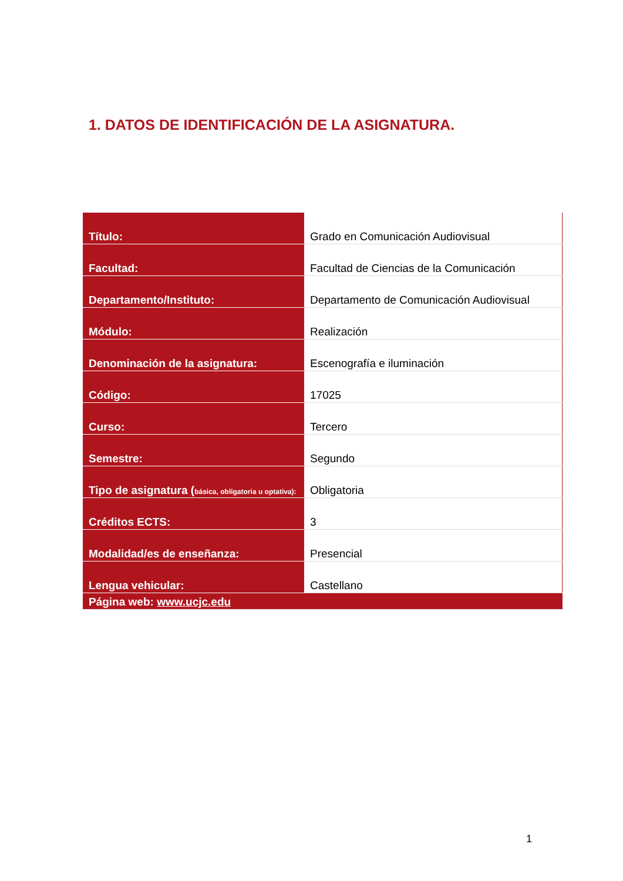1. DATOS DE IDENTIFICACIÓN DE LA ASIGNATURA.
| Título: | Grado en Comunicación Audiovisual |
| Facultad: | Facultad de Ciencias de la Comunicación |
| Departamento/Instituto: | Departamento de Comunicación Audiovisual |
| Módulo: | Realización |
| Denominación de la asignatura: | Escenografía e iluminación |
| Código: | 17025 |
| Curso: | Tercero |
| Semestre: | Segundo |
| Tipo de asignatura ( básica, obligatoria u optativa): | Obligatoria |
| Créditos ECTS: | 3 |
| Modalidad/es de enseñanza: | Presencial |
| Lengua vehicular: | Castellano |
| Página web: www.ucjc.edu | |
1